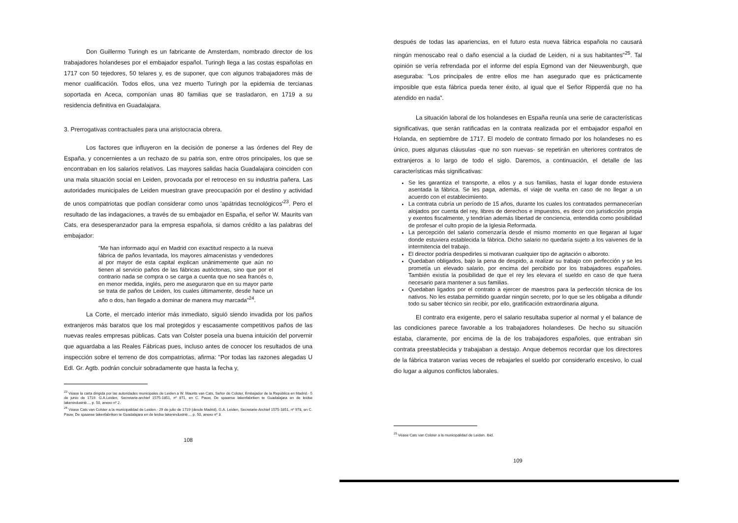Don Guillermo Turingh es un fabricante de Amsterdam, nombrado director de los trabajadores holandeses por el embajador español. Turingh llega a las costas españolas en 1717 con 50 tejedores, 50 telares y, es de suponer, que con algunos trabajadores más de menor cualificación. Todos ellos, una vez muerto Turingh por la epidemia de tercianas soportada en Aceca, componían unas 80 familias que se trasladaron, en 1719 a su residencia definitiva en Guadalajara.
3. Prerrogativas contractuales para una aristocracia obrera.
Los factores que influyeron en la decisión de ponerse a las órdenes del Rey de España, y concernientes a un rechazo de su patria son, entre otros principales, los que se encontraban en los salarios relativos. Las mayores salidas hacia Guadalajara coinciden con una mala situación social en Leiden, provocada por el retroceso en su industria pañera. Las autoridades municipales de Leiden muestran grave preocupación por el destino y actividad de unos compatriotas que podían considerar como unos 'apátridas tecnológicos'<sup>23</sup>. Pero el resultado de las indagaciones, a través de su embajador en España, el señor W. Maurits van Cats, era desesperanzador para la empresa española, si damos crédito a las palabras del embajador:
"Me han informado aquí en Madrid con exactitud respecto a la nueva fábrica de paños levantada, los mayores almacenistas y vendedores al por mayor de esta capital explican unánimemente que aún no tienen al servicio paños de las fábricas autóctonas, sino que por el contrario nada se compra o se carga a cuenta que no sea francés o, en menor medida, inglés, pero me aseguraron que en su mayor parte se trata de paños de Leiden, los cuales últimamente, desde hace un año o dos, han llegado a dominar de manera muy marcada"<sup>24</sup>.
La Corte, el mercado interior más inmediato, siguió siendo invadida por los paños extranjeros más baratos que los mal protegidos y escasamente competitivos paños de las nuevas reales empresas públicas. Cats van Colster poseía una buena intuición del porvernir que aguardaba a las Reales Fábricas pues, incluso antes de conocer los resultados de una inspección sobre el terreno de dos compatriotas, afirma: "Por todas las razones alegadas U Edl. Gr. Agtb. podrán concluir sobradamente que hasta la fecha y,
<sup>23</sup> Véase la carta dirigida por las autoridades municipales de Leiden a W. Maurits van Cats, Señor de Colster, Embajador de la República en Madrid.- 5 de junio de 1719. G.A.Leiden, Secretarie-archief 1575-1851, nº 871, en C. Pauw, De spaanse lakenfabriken te Guadalajara en de leidse lakenindustrië..., p. 50, anexo nº 2.
<sup>24</sup> Véase Cats van Colster a la municipalidad de Leiden.- 29 de julio de 1719 (desde Madrid). G.A. Leiden, Secretarie-Archief 1575-1851, nº 978, en C. Pauw, De spaanse lakenfabriken te Guadalajara en de leidse lakenindustrië..., p. 50, anexo nº 3.
108
después de todas las apariencias, en el futuro esta nueva fábrica española no causará ningún menoscabo real o daño esencial a la ciudad de Leiden, ni a sus habitantes"<sup>25</sup>. Tal opinión se vería refrendada por el informe del espía Egmond van der Nieuwenburgh, que aseguraba: "Los principales de entre ellos me han asegurado que es prácticamente imposible que esta fábrica pueda tener éxito, al igual que el Señor Ripperdá que no ha atendido en nada".
La situación laboral de los holandeses en España reunía una serie de características significativas, que serán ratificadas en la contrata realizada por el embajador español en Holanda, en septiembre de 1717. El modelo de contrato firmado por los holandeses no es único, pues algunas cláusulas -que no son nuevas- se repetirán en ulteriores contratos de extranjeros a lo largo de todo el siglo. Daremos, a continuación, el detalle de las características más significativas:
Se les garantiza el transporte, a ellos y a sus familias, hasta el lugar donde estuviera asentada la fábrica. Se les paga, además, el viaje de vuelta en caso de no llegar a un acuerdo con el establecimiento.
La contrata cubría un período de 15 años, durante los cuales los contratados permanecerían alojados por cuenta del rey, libres de derechos e impuestos, es decir con jurisdicción propia y exentos fiscalmente, y tendrían además libertad de conciencia, entendida como posibilidad de profesar el culto propio de la Iglesia Reformada.
La percepción del salario comenzaría desde el mismo momento en que llegaran al lugar donde estuviera establecida la fábrica. Dicho salario no quedaría sujeto a los vaivenes de la intermitencia del trabajo.
El director podría despedirles si motivaran cualquier tipo de agitación o alboroto.
Quedaban obligados, bajo la pena de despido, a realizar su trabajo con perfección y se les prometía un elevado salario, por encima del percibido por los trabajadores españoles. También existía la posibilidad de que el rey les elevara el sueldo en caso de que fuera necesario para mantener a sus familias.
Quedaban ligados por el contrato a ejercer de maestros para la perfección técnica de los nativos. No les estaba permitido guardar ningún secreto, por lo que se les obligaba a difundir todo su saber técnico sin recibir, por ello, gratificación extraordinaria alguna.
El contrato era exigente, pero el salario resultaba superior al normal y el balance de las condiciones parece favorable a los trabajadores holandeses. De hecho su situación estaba, claramente, por encima de la de los trabajadores españoles, que entraban sin contrata preestablecida y trabajaban a destajo. Anque debemos recordar que los directores de la fábrica trataron varias veces de rebajarles el sueldo por considerarlo excesivo, lo cual dio lugar a algunos conflictos laborales.
<sup>25</sup> Véase Cats van Colster a la municipalidad de Leiden. Ibid.
109